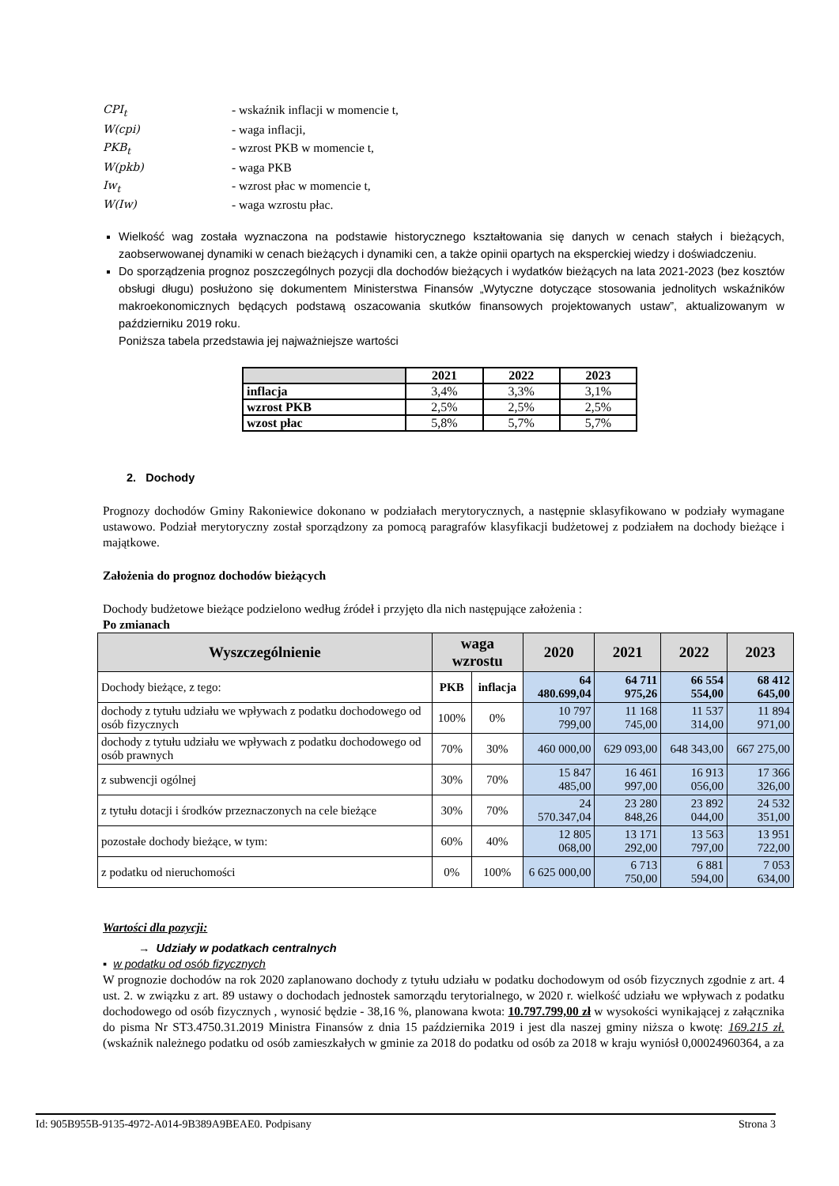CPI<sub>t</sub> - wskaźnik inflacji w momencie t, W(cpi) - waga inflacji, PKB<sub>t</sub> - wzrost PKB w momencie t, W(pkb) - waga PKB Iw<sub>t</sub> - wzrost płac w momencie t, W(Iw) - waga wzrostu płac.
Wielkość wag została wyznaczona na podstawie historycznego kształtowania się danych w cenach stałych i bieżących, zaobserwowanej dynamiki w cenach bieżących i dynamiki cen, a także opinii opartych na eksperckiej wiedzy i doświadczeniu.
Do sporządzenia prognoz poszczególnych pozycji dla dochodów bieżących i wydatków bieżących na lata 2021-2023 (bez kosztów obsługi długu) posłużono się dokumentem Ministerstwa Finansów „Wytyczne dotyczące stosowania jednolitych wskaźników makroekonomicznych będących podstawą oszacowania skutków finansowych projektowanych ustaw”, aktualizowanym w październiku 2019 roku.
Poniższa tabela przedstawia jej najważniejsze wartości
| | 2021 | 2022 | 2023 |
| --- | --- | --- | --- |
| inflacja | 3,4% | 3,3% | 3,1% |
| wzrost PKB | 2,5% | 2,5% | 2,5% |
| wzost płac | 5,8% | 5,7% | 5,7% |
2. Dochody
Prognozy dochodów Gminy Rakoniewice dokonano w podziałach merytorycznych, a następnie sklasyfikowano w podziały wymagane ustawowo. Podział merytoryczny został sporządzony za pomocą paragrafów klasyfikacji budżetowej z podziałem na dochody bieżące i majątkowe.
Założenia do prognoz dochodów bieżących
Dochody budżetowe bieżące podzielono według źródeł i przyjęto dla nich następujące założenia :
Po zmianach
| Wyszczególnienie | waga wzrostu | | 2020 | 2021 | 2022 | 2023 |
| --- | --- | --- | --- | --- | --- | --- |
| Dochody bieżące, z tego: | PKB | inflacja | 64 480.699,04 | 64 711 975,26 | 66 554 554,00 | 68 412 645,00 |
| dochody z tytułu udziału we wpływach z podatku dochodowego od osób fizycznych | 100% | 0% | 10 797 799,00 | 11 168 745,00 | 11 537 314,00 | 11 894 971,00 |
| dochody z tytułu udziału we wpływach z podatku dochodowego od osób prawnych | 70% | 30% | 460 000,00 | 629 093,00 | 648 343,00 | 667 275,00 |
| z subwencji ogólnej | 30% | 70% | 15 847 485,00 | 16 461 997,00 | 16 913 056,00 | 17 366 326,00 |
| z tytułu dotacji i środków przeznaczonych na cele bieżące | 30% | 70% | 24 570.347,04 | 23 280 848,26 | 23 892 044,00 | 24 532 351,00 |
| pozostałe dochody bieżące, w tym: | 60% | 40% | 12 805 068,00 | 13 171 292,00 | 13 563 797,00 | 13 951 722,00 |
| z podatku od nieruchomości | 0% | 100% | 6 625 000,00 | 6 713 750,00 | 6 881 594,00 | 7 053 634,00 |
Wartości dla pozycji:
→ Udziały w podatkach centralnych
▪ w podatku od osób fizycznych
W prognozie dochodów na rok 2020 zaplanowano dochody z tytułu udziału w podatku dochodowym od osób fizycznych zgodnie z art. 4 ust. 2. w związku z art. 89 ustawy o dochodach jednostek samorządu terytorialnego, w 2020 r. wielkość udziału we wpływach z podatku dochodowego od osób fizycznych , wynosić będzie - 38,16 %, planowana kwota: 10.797.799,00 zł w wysokości wynikającej z załącznika do pisma Nr ST3.4750.31.2019 Ministra Finansów z dnia 15 października 2019 i jest dla naszej gminy niższa o kwotę: 169.215 zł. (wskaźnik należnego podatku od osób zamieszkałych w gminie za 2018 do podatku od osób za 2018 w kraju wyniósł 0,00024960364, a za
Id: 905B955B-9135-4972-A014-9B389A9BEAE0. Podpisany Strona 3